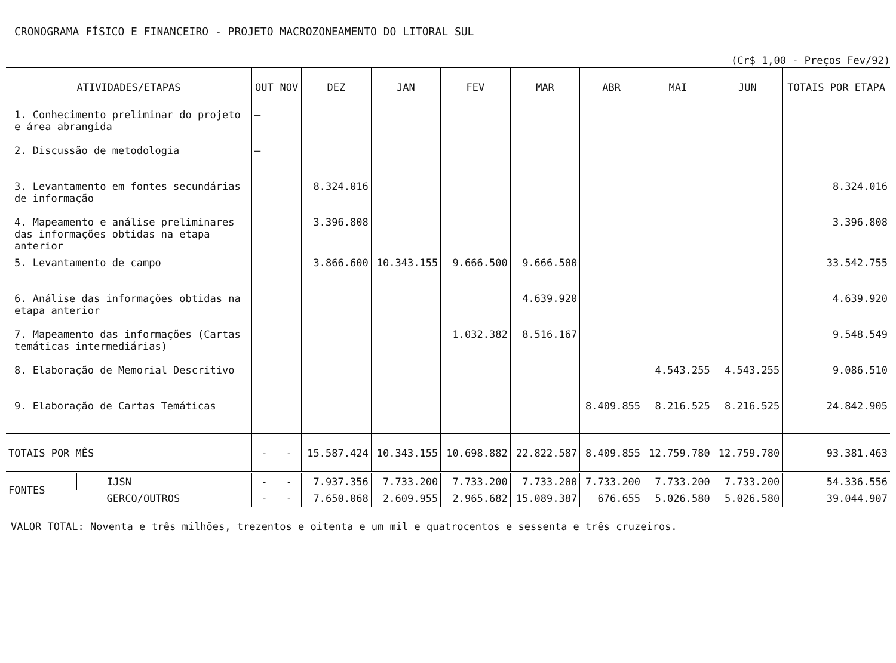CRONOGRAMA FÍSICO E FINANCEIRO - PROJETO MACROZONEAMENTO DO LITORAL SUL
(Cr$ 1,00 - Preços Fev/92)
| ATIVIDADES/ETAPAS | | OUT | NOV | DEZ | JAN | FEV | MAR | ABR | MAI | JUN | TOTAIS POR ETAPA |
| --- | --- | --- | --- | --- | --- | --- | --- | --- | --- | --- | --- |
| 1. Conhecimento preliminar do projeto e área abrangida | | — | | | | | | | | | |
| 2. Discussão de metodologia | | — | | | | | | | | | |
| 3. Levantamento em fontes secundárias de informação | | | | 8.324.016 | | | | | | | 8.324.016 |
| 4. Mapeamento e análise preliminares das informações obtidas na etapa anterior | | | | 3.396.808 | | | | | | | 3.396.808 |
| 5. Levantamento de campo | | | | 3.866.600 | 10.343.155 | 9.666.500 | 9.666.500 | | | | 33.542.755 |
| 6. Análise das informações obtidas na etapa anterior | | | | | | | 4.639.920 | | | | 4.639.920 |
| 7. Mapeamento das informações (Cartas temáticas intermediárias) | | | | | | 1.032.382 | 8.516.167 | | | | 9.548.549 |
| 8. Elaboração de Memorial Descritivo | | | | | | | | | 4.543.255 | 4.543.255 | 9.086.510 |
| 9. Elaboração de Cartas Temáticas | | | | | | | | 8.409.855 | 8.216.525 | 8.216.525 | 24.842.905 |
| TOTAIS POR MÊS | | - | - | 15.587.424 | 10.343.155 | 10.698.882 | 22.822.587 | 8.409.855 | 12.759.780 | 12.759.780 | 93.381.463 |
| FONTES | IJSN | - | - | 7.937.356 | 7.733.200 | 7.733.200 | 7.733.200 | 7.733.200 | 7.733.200 | 7.733.200 | 54.336.556 |
| | GERCO/OUTROS | - | - | 7.650.068 | 2.609.955 | 2.965.682 | 15.089.387 | 676.655 | 5.026.580 | 5.026.580 | 39.044.907 |
VALOR TOTAL: Noventa e três milhões, trezentos e oitenta e um mil e quatrocentos e sessenta e três cruzeiros.